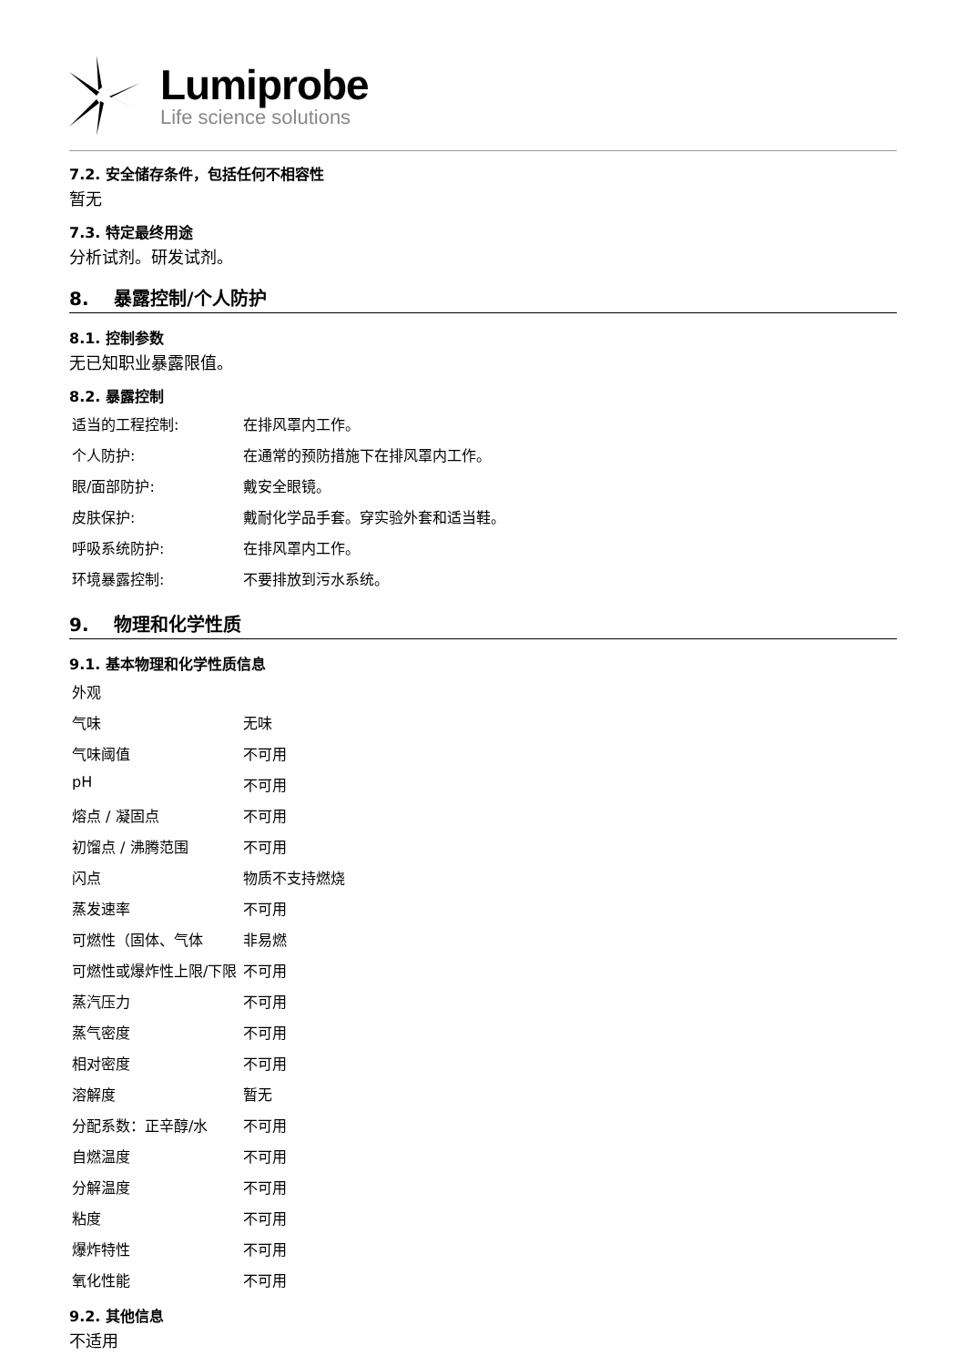Lumiprobe
Life science solutions
7.2. 安全储存条件，包括任何不相容性
暂无
7.3. 特定最终用途
分析试剂。研发试剂。
8. 暴露控制/个人防护
8.1. 控制参数
无已知职业暴露限值。
8.2. 暴露控制
| 适当的工程控制: | 在排风罩内工作。 |
| 个人防护: | 在通常的预防措施下在排风罩内工作。 |
| 眼/面部防护: | 戴安全眼镜。 |
| 皮肤保护: | 戴耐化学品手套。穿实验外套和适当鞋。 |
| 呼吸系统防护: | 在排风罩内工作。 |
| 环境暴露控制: | 不要排放到污水系统。 |
9. 物理和化学性质
9.1. 基本物理和化学性质信息
| 外观 | |
| 气味 | 无味 |
| 气味阈值 | 不可用 |
| pH | 不可用 |
| 熔点 / 凝固点 | 不可用 |
| 初馏点 / 沸腾范围 | 不可用 |
| 闪点 | 物质不支持燃烧 |
| 蒸发速率 | 不可用 |
| 可燃性（固体、气体 | 非易燃 |
| 可燃性或爆炸性上限/下限 | 不可用 |
| 蒸汽压力 | 不可用 |
| 蒸气密度 | 不可用 |
| 相对密度 | 不可用 |
| 溶解度 | 暂无 |
| 分配系数：正辛醇/水 | 不可用 |
| 自燃温度 | 不可用 |
| 分解温度 | 不可用 |
| 粘度 | 不可用 |
| 爆炸特性 | 不可用 |
| 氧化性能 | 不可用 |
9.2. 其他信息
不适用